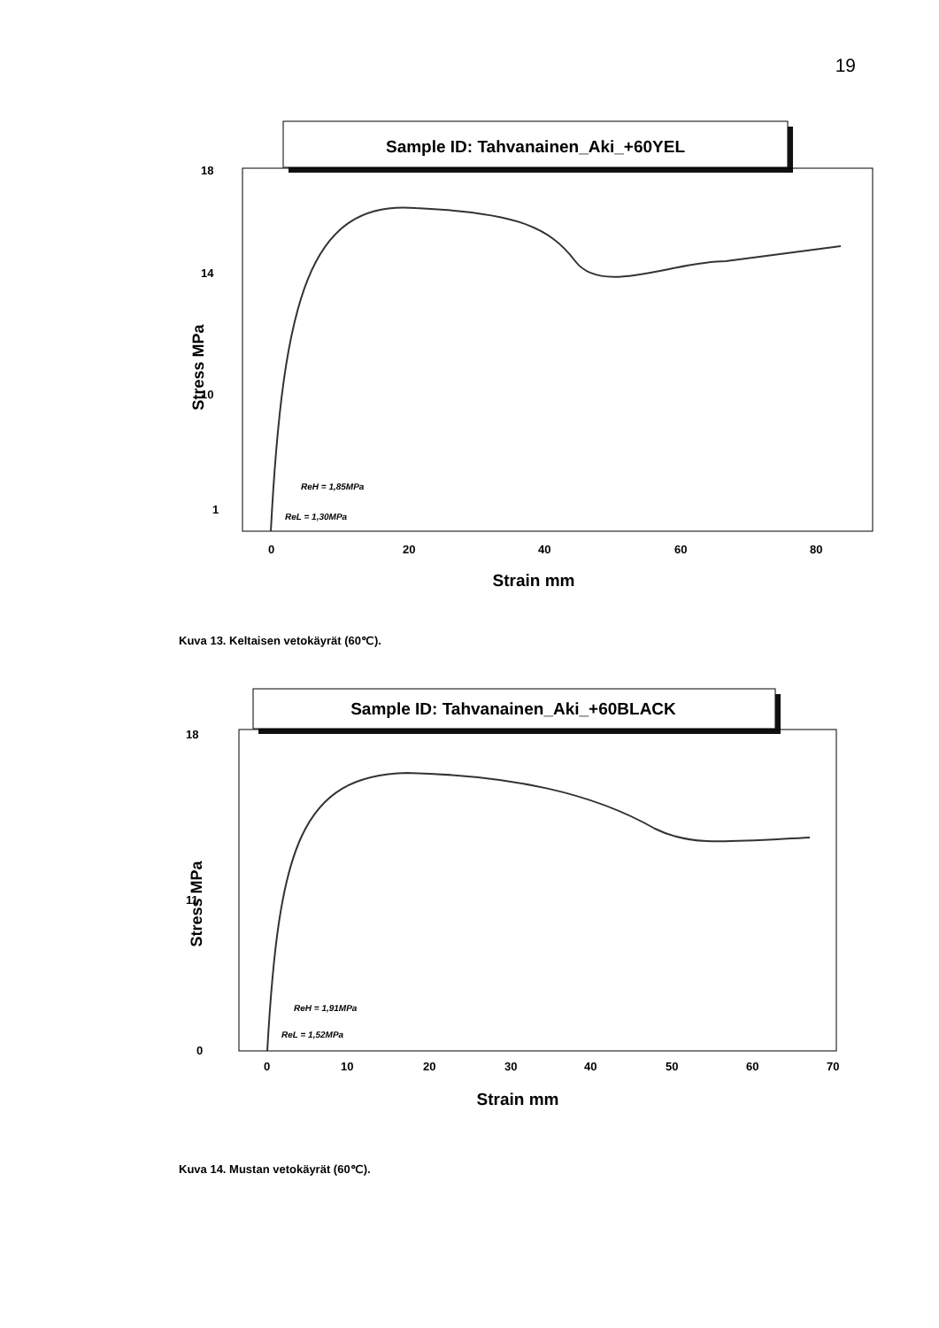19
Sample ID: Tahvanainen_Aki_+60YEL
Stress MPa
18
14
10
1
0
20
40
60
80
Strain mm
ReH = 1,85MPa
ReL = 1,30MPa
Kuva 13. Keltaisen vetokäyrät (60℃).
Sample ID: Tahvanainen_Aki_+60BLACK
Stress MPa
18
11
0
0
10
20
30
40
50
60
70
Strain mm
ReH = 1,91MPa
ReL = 1,52MPa
Kuva 14. Mustan vetokäyrät (60℃).